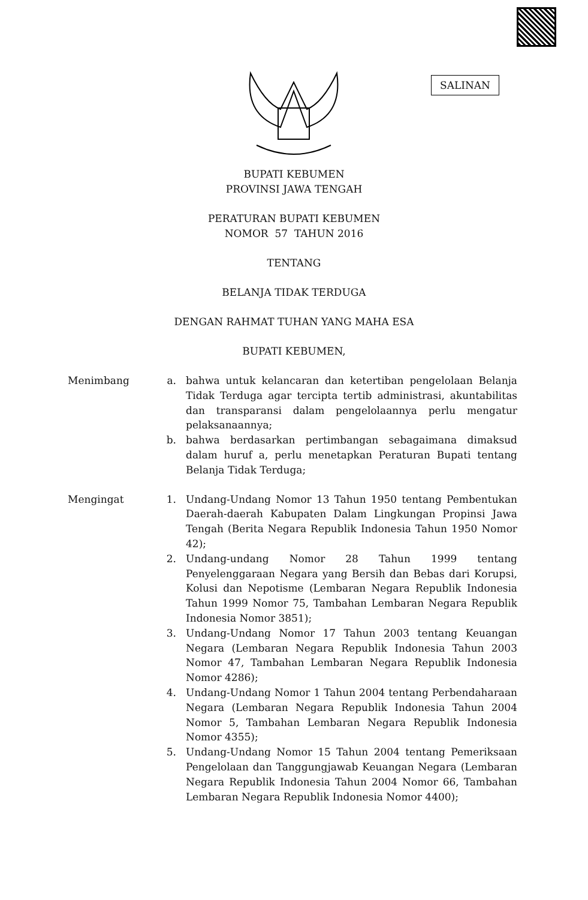SALINAN
BUPATI KEBUMEN
PROVINSI JAWA TENGAH
PERATURAN BUPATI KEBUMEN
NOMOR 57 TAHUN 2016
TENTANG
BELANJA TIDAK TERDUGA
DENGAN RAHMAT TUHAN YANG MAHA ESA
BUPATI KEBUMEN,
| Menimbang | a. | bahwa untuk kelancaran dan ketertiban pengelolaan Belanja Tidak Terduga agar tercipta tertib administrasi, akuntabilitas dan transparansi dalam pengelolaannya perlu mengatur pelaksanaannya; |
| | b. | bahwa berdasarkan pertimbangan sebagaimana dimaksud dalam huruf a, perlu menetapkan Peraturan Bupati tentang Belanja Tidak Terduga; |
| Mengingat | 1. | Undang-Undang Nomor 13 Tahun 1950 tentang Pembentukan Daerah-daerah Kabupaten Dalam Lingkungan Propinsi Jawa Tengah (Berita Negara Republik Indonesia Tahun 1950 Nomor 42); |
| | 2. | Undang-undang Nomor 28 Tahun 1999 tentang Penyelenggaraan Negara yang Bersih dan Bebas dari Korupsi, Kolusi dan Nepotisme (Lembaran Negara Republik Indonesia Tahun 1999 Nomor 75, Tambahan Lembaran Negara Republik Indonesia Nomor 3851); |
| | 3. | Undang-Undang Nomor 17 Tahun 2003 tentang Keuangan Negara (Lembaran Negara Republik Indonesia Tahun 2003 Nomor 47, Tambahan Lembaran Negara Republik Indonesia Nomor 4286); |
| | 4. | Undang-Undang Nomor 1 Tahun 2004 tentang Perbendaharaan Negara (Lembaran Negara Republik Indonesia Tahun 2004 Nomor 5, Tambahan Lembaran Negara Republik Indonesia Nomor 4355); |
| | 5. | Undang-Undang Nomor 15 Tahun 2004 tentang Pemeriksaan Pengelolaan dan Tanggungjawab Keuangan Negara (Lembaran Negara Republik Indonesia Tahun 2004 Nomor 66, Tambahan Lembaran Negara Republik Indonesia Nomor 4400); |